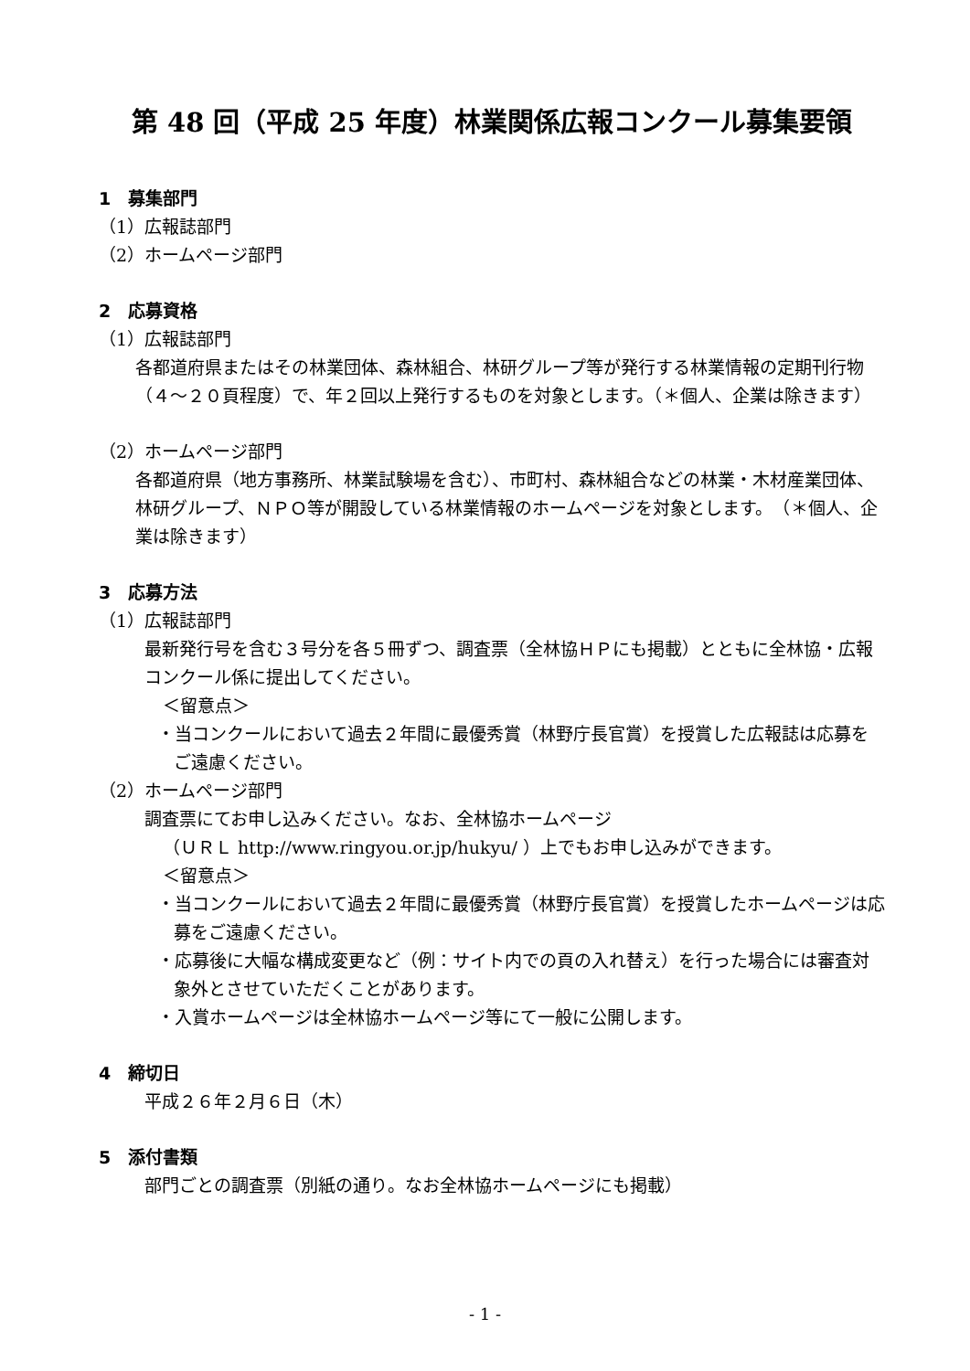第 48 回（平成 25 年度）林業関係広報コンクール募集要領
1　募集部門
（1）広報誌部門
（2）ホームページ部門
2　応募資格
（1）広報誌部門
各都道府県またはその林業団体、森林組合、林研グループ等が発行する林業情報の定期刊行物（４～２０頁程度）で、年２回以上発行するものを対象とします。（＊個人、企業は除きます）
（2）ホームページ部門
各都道府県（地方事務所、林業試験場を含む）、市町村、森林組合などの林業・木材産業団体、林研グループ、ＮＰＯ等が開設している林業情報のホームページを対象とします。　（＊個人、企業は除きます）
3　応募方法
（1）広報誌部門
最新発行号を含む３号分を各５冊ずつ、調査票（全林協ＨＰにも掲載）とともに全林協・広報コンクール係に提出してください。
＜留意点＞
・当コンクールにおいて過去２年間に最優秀賞（林野庁長官賞）を授賞した広報誌は応募をご遠慮ください。
（2）ホームページ部門
調査票にてお申し込みください。なお、全林協ホームページ
（ＵＲＬ http://www.ringyou.or.jp/hukyu/ ）上でもお申し込みができます。
＜留意点＞
・当コンクールにおいて過去２年間に最優秀賞（林野庁長官賞）を授賞したホームページは応募をご遠慮ください。
・応募後に大幅な構成変更など（例：サイト内での頁の入れ替え）を行った場合には審査対象外とさせていただくことがあります。
・入賞ホームページは全林協ホームページ等にて一般に公開します。
4　締切日
平成２６年２月６日（木）
5　添付書類
部門ごとの調査票（別紙の通り。なお全林協ホームページにも掲載）
- 1 -